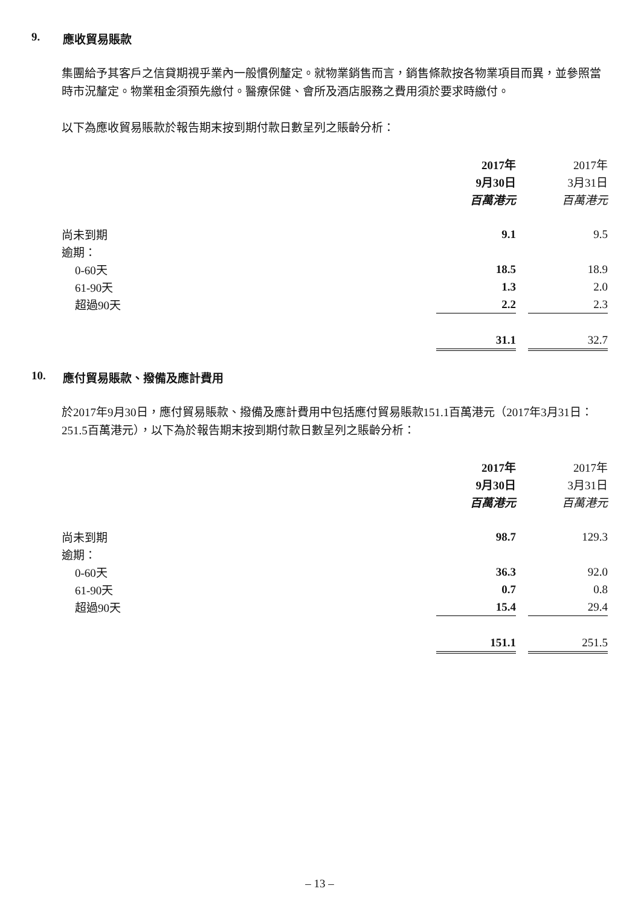9. 應收貿易賬款
集團給予其客戶之信貸期視乎業內一般慣例釐定。就物業銷售而言，銷售條款按各物業項目而異，並參照當時市況釐定。物業租金須預先繳付。醫療保健、會所及酒店服務之費用須於要求時繳付。
以下為應收貿易賬款於報告期末按到期付款日數呈列之賬齡分析：
| | 2017年 | | 2017年 |
| | 9月30日 | | 3月31日 |
| | 百萬港元 | | 百萬港元 |
| 尚未到期 | 9.1 | | 9.5 |
| 逾期： | | | |
| 0-60天 | 18.5 | | 18.9 |
| 61-90天 | 1.3 | | 2.0 |
| 超過90天 | 2.2 | | 2.3 |
| | 31.1 | | 32.7 |
10. 應付貿易賬款、撥備及應計費用
於2017年9月30日，應付貿易賬款、撥備及應計費用中包括應付貿易賬款151.1百萬港元（2017年3月31日：251.5百萬港元），以下為於報告期末按到期付款日數呈列之賬齡分析：
| | 2017年 | | 2017年 |
| | 9月30日 | | 3月31日 |
| | 百萬港元 | | 百萬港元 |
| 尚未到期 | 98.7 | | 129.3 |
| 逾期： | | | |
| 0-60天 | 36.3 | | 92.0 |
| 61-90天 | 0.7 | | 0.8 |
| 超過90天 | 15.4 | | 29.4 |
| | 151.1 | | 251.5 |
– 13 –